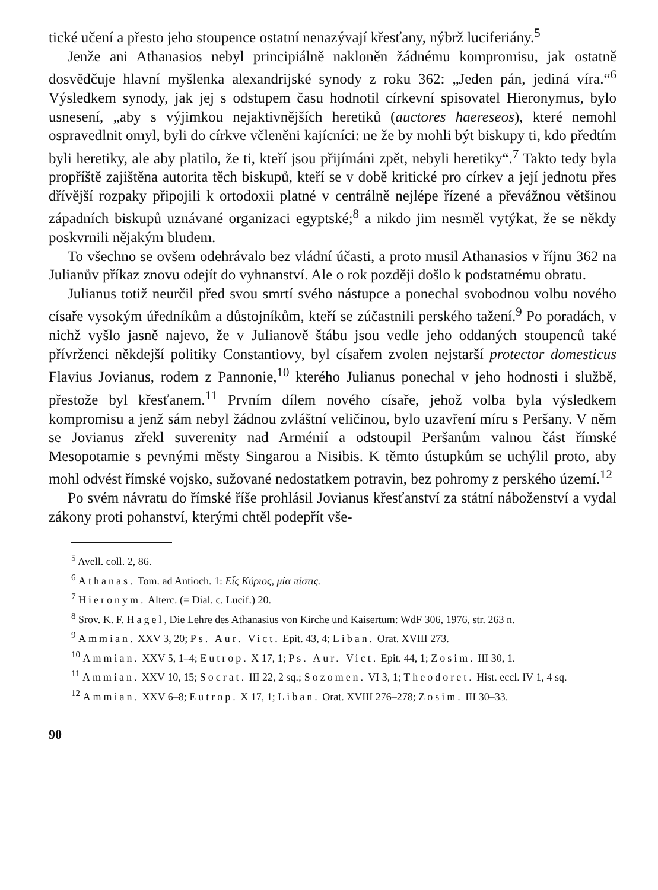tické učení a přesto jeho stoupence ostatní nenazývají křesťany, nýbrž luciferiány.<sup>5</sup>
Jenže ani Athanasios nebyl principiálně nakloněn žádnému kompromisu, jak ostatně dosvědčuje hlavní myšlenka alexandrijské synody z roku 362: „Jeden pán, jediná víra.“<sup>6</sup> Výsledkem synody, jak jej s odstupem času hodnotil církevní spisovatel Hieronymus, bylo usnesení, „aby s výjimkou nejaktivnějších heretiků (auctores haereseos), které nemohl ospravedlnit omyl, byli do církve včleněni kajícníci: ne že by mohli být biskupy ti, kdo předtím byli heretiky, ale aby platilo, že ti, kteří jsou přijímáni zpět, nebyli heretiky“.<sup>7</sup> Takto tedy byla propříště zajištěna autorita těch biskupů, kteří se v době kritické pro církev a její jednotu přes dřívější rozpaky připojili k ortodoxii platné v centrálně nejlépe řízené a převážnou většinou západních biskupů uznávané organizaci egyptské;<sup>8</sup> a nikdo jim nesměl vytýkat, že se někdy poskvrnili nějakým bludem.
To všechno se ovšem odehrávalo bez vládní účasti, a proto musil Athanasios v říjnu 362 na Julianův příkaz znovu odejít do vyhnanství. Ale o rok později došlo k podstatnému obratu.
Julianus totiž neurčil před svou smrtí svého nástupce a ponechal svobodnou volbu nového císaře vysokým úředníkům a důstojníkům, kteří se zúčastnili perského tažení.<sup>9</sup> Po poradách, v nichž vyšlo jasně najevo, že v Julianově štábu jsou vedle jeho oddaných stoupenců také přívrženci někdejší politiky Constantiovy, byl císařem zvolen nejstarší protector domesticus Flavius Jovianus, rodem z Pannonie,<sup>10</sup> kterého Julianus ponechal v jeho hodnosti i službě, přestože byl křesťanem.<sup>11</sup> Prvním dílem nového císaře, jehož volba byla výsledkem kompromisu a jenž sám nebyl žádnou zvláštní veličinou, bylo uzavření míru s Peršany. V něm se Jovianus zřekl suverenity nad Arménií a odstoupil Peršanům valnou část římské Mesopotamie s pevnými městy Singarou a Nisibis. K těmto ústupkům se uchýlil proto, aby mohl odvést římské vojsko, sužované nedostatkem potravin, bez pohromy z perského území.<sup>12</sup>
Po svém návratu do římské říše prohlásil Jovianus křesťanství za státní náboženství a vydal zákony proti pohanství, kterými chtěl podepřít vše-
<sup>5</sup> Avell. coll. 2, 86.
<sup>6</sup> Athanas. Tom. ad Antioch. 1: Εἷς Κύριος, μία πίστις.
<sup>7</sup> Hieronym. Alterc. (= Dial. c. Lucif.) 20.
<sup>8</sup> Srov. K. F. Hagel, Die Lehre des Athanasius von Kirche und Kaisertum: WdF 306, 1976, str. 263 n.
<sup>9</sup> Ammian. XXV 3, 20; Ps. Aur. Vict. Epit. 43, 4; Liban. Orat. XVIII 273.
<sup>10</sup> Ammian. XXV 5, 1–4; Eutrop. X 17, 1; Ps. Aur. Vict. Epit. 44, 1; Zosim. III 30, 1.
<sup>11</sup> Ammian. XXV 10, 15; Socrat. III 22, 2 sq.; Sozomen. VI 3, 1; Theodoret. Hist. eccl. IV 1, 4 sq.
<sup>12</sup> Ammian. XXV 6–8; Eutrop. X 17, 1; Liban. Orat. XVIII 276–278; Zosim. III 30–33.
90